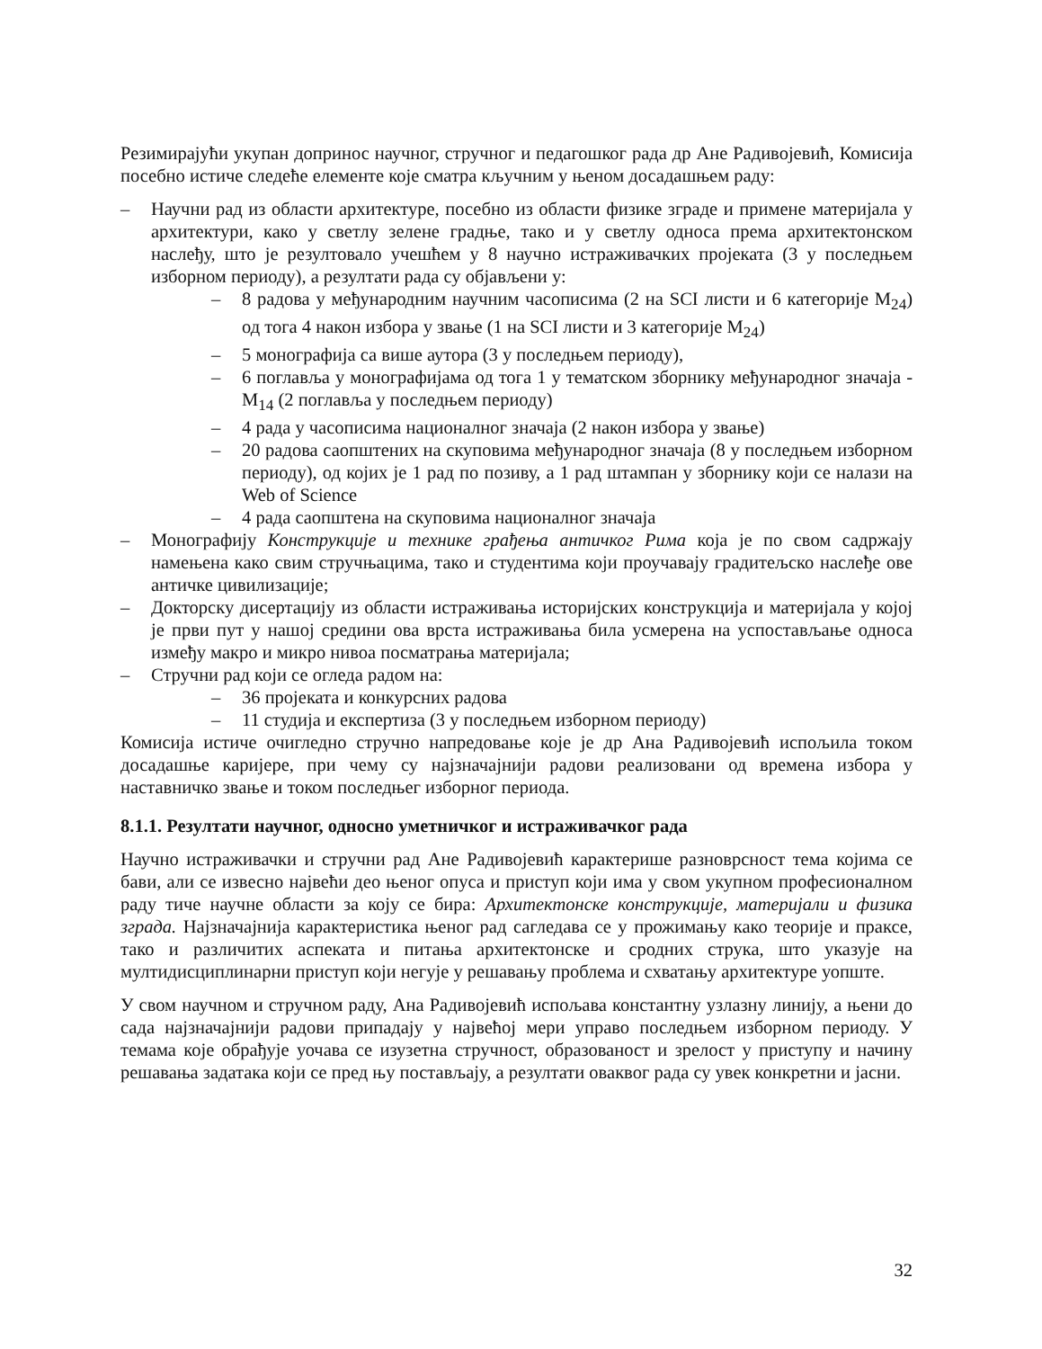Резимирајући укупан допринос научног, стручног и педагошког рада др Ане Радивојевић, Комисија посебно истиче следеће елементе које сматра кључним у њеном досадашњем раду:
– Научни рад из области архитектуре, посебно из области физике зграде и примене материјала у архитектури, како у светлу зелене градње, тако и у светлу односа према архитектонском наслеђу, што је резултовало учешћем у 8 научно истраживачких пројеката (3 у последњем изборном периоду), а резултати рада су објављени у:
– 8 радова у међународним научним часописима (2 на SCI листи и 6 категорије M<sub>24</sub>) од тога 4 након избора у звање (1 на SCI листи и 3 категорије M<sub>24</sub>)
– 5 монографија са више аутора (3 у последњем периоду),
– 6 поглавља у монографијама од тога 1 у тематском зборнику међународног значаја - M<sub>14</sub> (2 поглавља у последњем периоду)
– 4 рада у часописима националног значаја (2 након избора у звање)
– 20 радова саопштених на скуповима међународног значаја (8 у последњем изборном периоду), од којих је 1 рад по позиву, а 1 рад штампан у зборнику који се налази на Web of Science
– 4 рада саопштена на скуповима националног значаја
– Монографију Конструкције и технике грађења античког Рима која је по свом садржају намењена како свим стручњацима, тако и студентима који проучавају градитељско наслеђе ове античке цивилизације;
– Докторску дисертацију из области истраживања историјских конструкција и материјала у којој је први пут у нашој средини ова врста истраживања била усмерена на успостављање односа између макро и микро нивоа посматрања материјала;
– Стручни рад који се огледа радом на:
– 36 пројеката и конкурсних радова
– 11 студија и експертиза (3 у последњем изборном периоду)
Комисија истиче очигледно стручно напредовање које је др Ана Радивојевић испољила током досадашње каријере, при чему су најзначајнији радови реализовани од времена избора у наставничко звање и током последњег изборног периода.
8.1.1. Резултати научног, односно уметничког и истраживачког рада
Научно истраживачки и стручни рад Ане Радивојевић карактерише разноврсност тема којима се бави, али се извесно највећи део њеног опуса и приступ који има у свом укупном професионалном раду тиче научне области за коју се бира: Архитектонске конструкције, материјали и физика зграда. Најзначајнија карактеристика њеног рад сагледава се у прожимању како теорије и праксе, тако и различитих аспеката и питања архитектонске и сродних струка, што указује на мултидисциплинарни приступ који негује у решавању проблема и схватању архитектуре уопште.
У свом научном и стручном раду, Ана Радивојевић испољава константну узлазну линију, а њени до сада најзначајнији радови припадају у највећој мери управо последњем изборном периоду. У темама које обрађује уочава се изузетна стручност, образованост и зрелост у приступу и начину решавања задатака који се пред њу постављају, а резултати оваквог рада су увек конкретни и јасни.
32